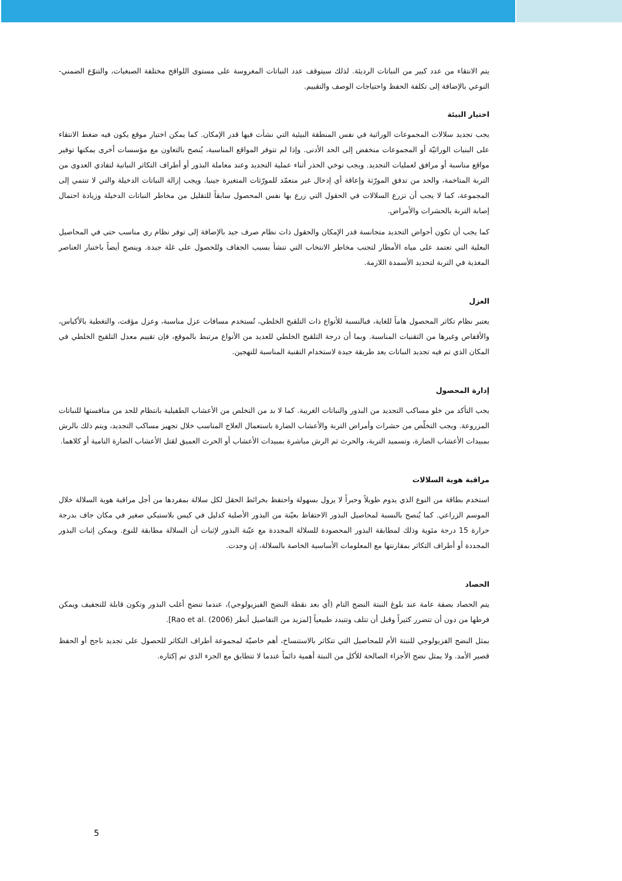يتم الانتقاء من عدد كبير من النباتات الرديئة. لذلك سيتوقف عدد النباتات المغروسة على مستوى اللواقح مختلفة الصبغيات، والتنوّع الضمني-النوعي بالإضافة إلى تكلفة الحفظ واحتياجات الوصف والتقييم.
اختيار البيئة
يجب تجديد سلالات المجموعات الوراثية في نفس المنطقة البيئية التي نشأت فيها قدر الإمكان. كما يمكن اختيار موقع يكون فيه ضغط الانتقاء على البنيات الوراثيّة أو المجموعات منخفض إلى الحد الأدنى. وإذا لم تتوفر المواقع المناسبة، يُنصح بالتعاون مع مؤسسات أخرى يمكنها توفير مواقع مناسبة أو مرافق لعمليات التجديد. ويجب توخي الحذر أثناء عملية التجديد وعند معاملة البذور أو أطراف التكاثر النباتية لتفادي العدوى من التربة المتاخمة، والحد من تدفق المورّثة وإعاقة أي إدخال غير متعمّد للمورّثات المتغيرة جينيا. ويجب إزالة النباتات الدخيلة والتي لا تنتمي إلى المجموعة، كما لا يجب أن تزرع السلالات في الحقول التي زرع بها نفس المحصول سابقاً للتقليل من مخاطر النباتات الدخيلة وزيادة احتمال إصابة التربة بالحشرات والأمراض.
كما يجب أن تكون أحواض التجديد متجانسة قدر الإمكان والحقول ذات نظام صرف جيد بالإضافة إلى توفر نظام ري مناسب حتى في المحاصيل البعلية التي تعتمد على مياه الأمطار لتجنب مخاطر الانتخاب التي تنشأ بسبب الجفاف وللحصول على غلة جيدة. وينصح أيضاً باختبار العناصر المغذية في التربة لتحديد الأسمدة اللازمة.
العزل
يعتبر نظام تكاثر المحصول هاماً للغاية، فبالنسبة للأنواع ذات التلقيح الخلطي، تُستخدم مسافات عزل مناسبة، وعزل مؤقت، والتغطية بالأكياس، والأقفاص وغيرها من التقنيات المناسبة. وبما أن درجة التلقيح الخلطي للعديد من الأنواع مرتبط بالموقع، فإن تقييم معدل التلقيح الخلطي في المكان الذي تم فيه تجديد النباتات يعد طريقة جيدة لاستخدام التقنية المناسبة للتهجين.
إدارة المحصول
يجب التأكد من خلو مساكب التجديد من البذور والنباتات الغريبة. كما لا بد من التخلص من الأعشاب الطفيلية بانتظام للحد من منافستها للنباتات المزروعة. ويجب التخلّص من حشرات وأمراض التربة والأعشاب الضارة باستعمال العلاج المناسب خلال تجهيز مساكب التجديد، ويتم ذلك بالرش بمبيدات الأعشاب الضارة، وتسميد التربة، والحرث ثم الرش مباشرة بمبيدات الأعشاب أو الحرث العميق لقتل الأعشاب الضارة النامية أو كلاهما.
مراقبة هوية السلالات
استخدم بطاقة من النوع الذي يدوم طويلاً وحبراً لا يزول بسهولة واحتفظ بخرائط الحقل لكل سلالة بمفردها من أجل مراقبة هوية السلالة خلال الموسم الزراعي. كما يُنصح بالنسبة لمحاصيل البذور الاحتفاظ بعيّنة من البذور الأصلية كدليل في كيس بلاستيكي صغير في مكان جاف بدرجة حرارة 15 درجة مئوية وذلك لمطابقة البذور المحصودة للسلالة المجددة مع عيّنة البذور لإثبات أن السلالة مطابقة للنوع. ويمكن إثبات البذور المجددة أو أطراف التكاثر بمقارنتها مع المعلومات الأساسية الخاصة بالسلالة، إن وجدت.
الحصاد
يتم الحصاد بصفة عامة عند بلوغ النبتة النضج التام (أي بعد نقطة النضج الفيزيولوجي)، عندما تنضج أغلب البذور وتكون قابلة للتجفيف ويمكن فرطها من دون أن تتضرر كثيراً وقبل أن تتلف وتتبدد طبيعياً [لمزيد من التفاصيل أنظر Rao et al. (2006)].
يمثل النضج الفزيولوجي للنبتة الأم للمحاصيل التي تتكاثر بالاستنساخ، أهم خاصيّة لمجموعة أطراف التكاثر للحصول على تجديد ناجح أو الحفظ قصير الأمد. ولا يمثل نضج الأجزاء الصالحة للأكل من النبتة أهمية دائماً عندما لا تتطابق مع الجزء الذي تم إكثاره.
5